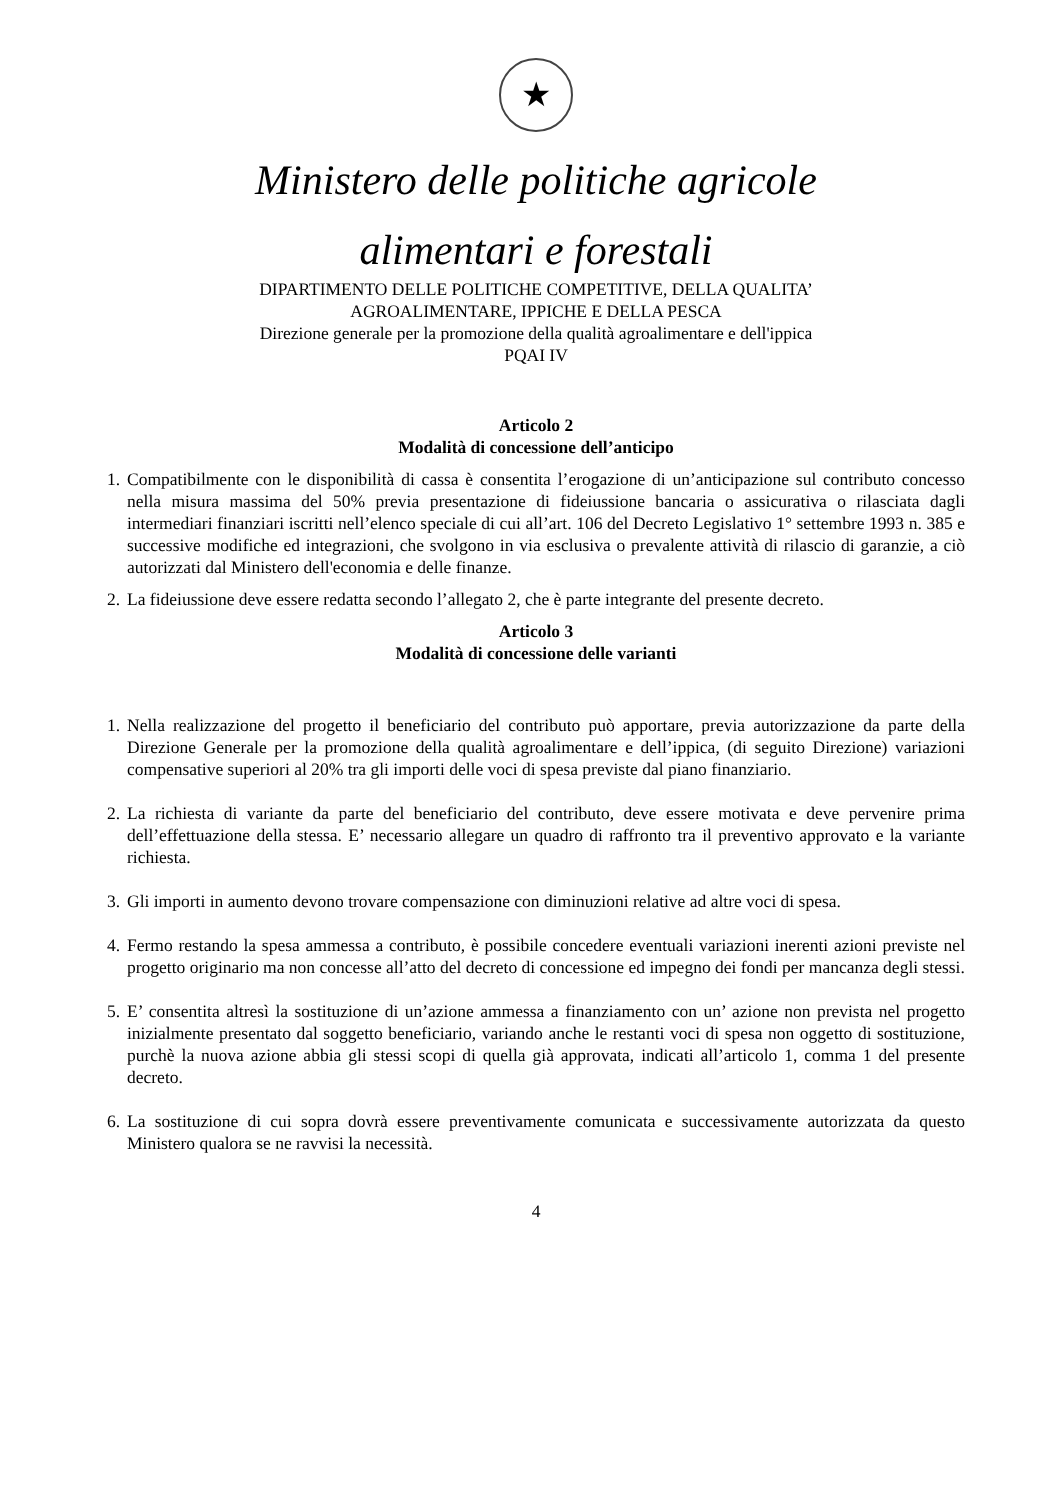★
Ministero delle politiche agricole
alimentari e forestali
DIPARTIMENTO DELLE POLITICHE COMPETITIVE, DELLA QUALITA’
AGROALIMENTARE, IPPICHE E DELLA PESCA
Direzione generale per la promozione della qualità agroalimentare e dell'ippica
PQAI IV
Articolo 2
Modalità di concessione dell’anticipo
1. Compatibilmente con le disponibilità di cassa è consentita l’erogazione di un’anticipazione sul contributo concesso nella misura massima del 50% previa presentazione di fideiussione bancaria o assicurativa o rilasciata dagli intermediari finanziari iscritti nell’elenco speciale di cui all’art. 106 del Decreto Legislativo 1° settembre 1993 n. 385 e successive modifiche ed integrazioni, che svolgono in via esclusiva o prevalente attività di rilascio di garanzie, a ciò autorizzati dal Ministero dell'economia e delle finanze.
2. La fideiussione deve essere redatta secondo l’allegato 2, che è parte integrante del presente decreto.
Articolo 3
Modalità di concessione delle varianti
1. Nella realizzazione del progetto il beneficiario del contributo può apportare, previa autorizzazione da parte della Direzione Generale per la promozione della qualità agroalimentare e dell’ippica, (di seguito Direzione) variazioni compensative superiori al 20% tra gli importi delle voci di spesa previste dal piano finanziario.
2. La richiesta di variante da parte del beneficiario del contributo, deve essere motivata e deve pervenire prima dell’effettuazione della stessa. E’ necessario allegare un quadro di raffronto tra il preventivo approvato e la variante richiesta.
3. Gli importi in aumento devono trovare compensazione con diminuzioni relative ad altre voci di spesa.
4. Fermo restando la spesa ammessa a contributo, è possibile concedere eventuali variazioni inerenti azioni previste nel progetto originario ma non concesse all’atto del decreto di concessione ed impegno dei fondi per mancanza degli stessi.
5. E’ consentita altresì la sostituzione di un’azione ammessa a finanziamento con un’ azione non prevista nel progetto inizialmente presentato dal soggetto beneficiario, variando anche le restanti voci di spesa non oggetto di sostituzione, purchè la nuova azione abbia gli stessi scopi di quella già approvata, indicati all’articolo 1, comma 1 del presente decreto.
6. La sostituzione di cui sopra dovrà essere preventivamente comunicata e successivamente autorizzata da questo Ministero qualora se ne ravvisi la necessità.
4